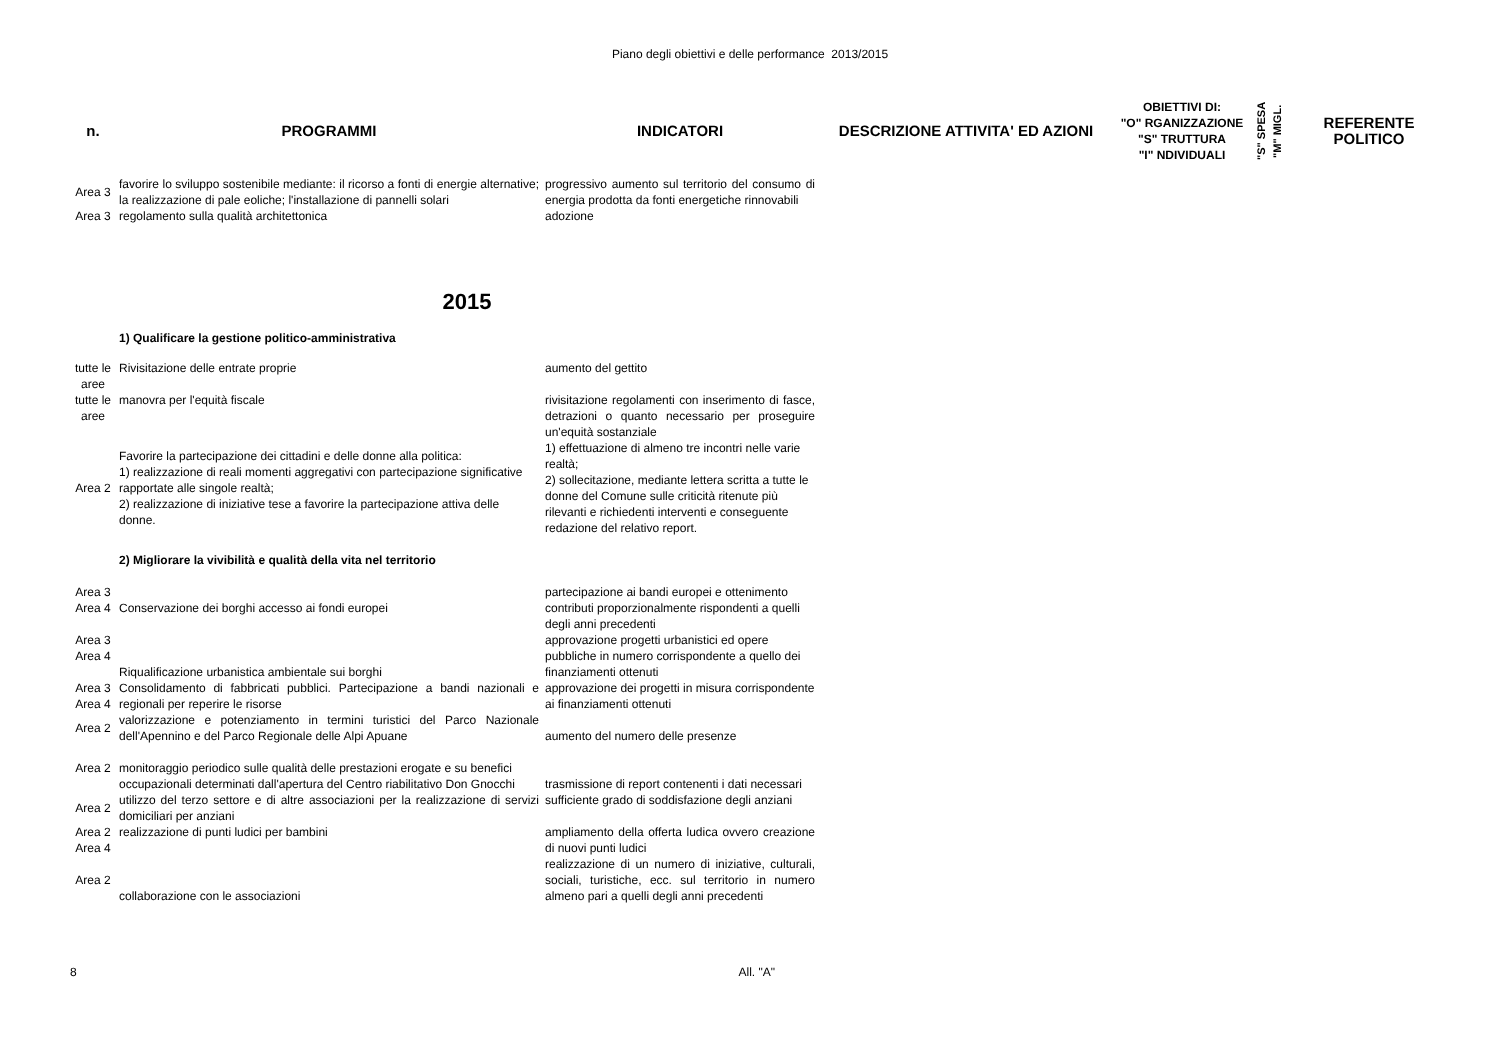Piano degli obiettivi e delle performance 2013/2015
| n. | PROGRAMMI | INDICATORI | DESCRIZIONE ATTIVITA' ED AZIONI | OBIETTIVI DI: "O" RGANIZZAZIONE "S" TRUTTURA "I" NDIVIDUALI | "S" SPESA "M" MIGL. | REFERENTE POLITICO |
| --- | --- | --- | --- | --- | --- | --- |
| Area 3 | favorire lo sviluppo sostenibile mediante: il ricorso a fonti di energie alternative; la realizzazione di pale eoliche; l'installazione di pannelli solari | progressivo aumento sul territorio del consumo di energia prodotta da fonti energetiche rinnovabili | | | | |
| Area 3 | regolamento sulla qualità architettonica | adozione | | | | |
| | 2015 | | | | | |
| | 1) Qualificare la gestione politico-amministrativa | | | | | |
| tutte le aree | Rivisitazione delle entrate proprie | aumento del gettito | | | | |
| tutte le aree | manovra per l'equità fiscale | rivisitazione regolamenti con inserimento di fasce, detrazioni o quanto necessario per proseguire un'equità sostanziale | | | | |
| Area 2 | Favorire la partecipazione dei cittadini e delle donne alla politica: 1) realizzazione di reali momenti aggregativi con partecipazione significative rapportate alle singole realtà; 2) realizzazione di iniziative tese a favorire la partecipazione attiva delle donne. | 1) effettuazione di almeno tre incontri nelle varie realtà; 2) sollecitazione, mediante lettera scritta a tutte le donne del Comune sulle criticità ritenute più rilevanti e richiedenti interventi e conseguente redazione del relativo report. | | | | |
| | 2) Migliorare la vivibilità e qualità della vita nel territorio | | | | | |
| Area 3 Area 4 | Conservazione dei borghi accesso ai fondi europei | partecipazione ai bandi europei e ottenimento contributi proporzionalmente rispondenti a quelli degli anni precedenti | | | | |
| Area 3 Area 4 | Riqualificazione urbanistica ambientale sui borghi | approvazione progetti urbanistici ed opere pubbliche in numero corrispondente a quello dei finanziamenti ottenuti | | | | |
| Area 3 Area 4 | Consolidamento di fabbricati pubblici. Partecipazione a bandi nazionali e regionali per reperire le risorse | approvazione dei progetti in misura corrispondente ai finanziamenti ottenuti | | | | |
| Area 2 | valorizzazione e potenziamento in termini turistici del Parco Nazionale dell'Apennino e del Parco Regionale delle Alpi Apuane | aumento del numero delle presenze | | | | |
| Area 2 | monitoraggio periodico sulle qualità delle prestazioni erogate e su benefici occupazionali determinati dall'apertura del Centro riabilitativo Don Gnocchi | trasmissione di report contenenti i dati necessari | | | | |
| Area 2 | utilizzo del terzo settore e di altre associazioni per la realizzazione di servizi domiciliari per anziani | sufficiente grado di soddisfazione degli anziani | | | | |
| Area 2 Area 4 | realizzazione di punti ludici per bambini | ampliamento della offerta ludica ovvero creazione di nuovi punti ludici | | | | |
| Area 2 | collaborazione con le associazioni | realizzazione di un numero di iniziative, culturali, sociali, turistiche, ecc. sul territorio in numero almeno pari a quelli degli anni precedenti | | | | |
8 All. "A"